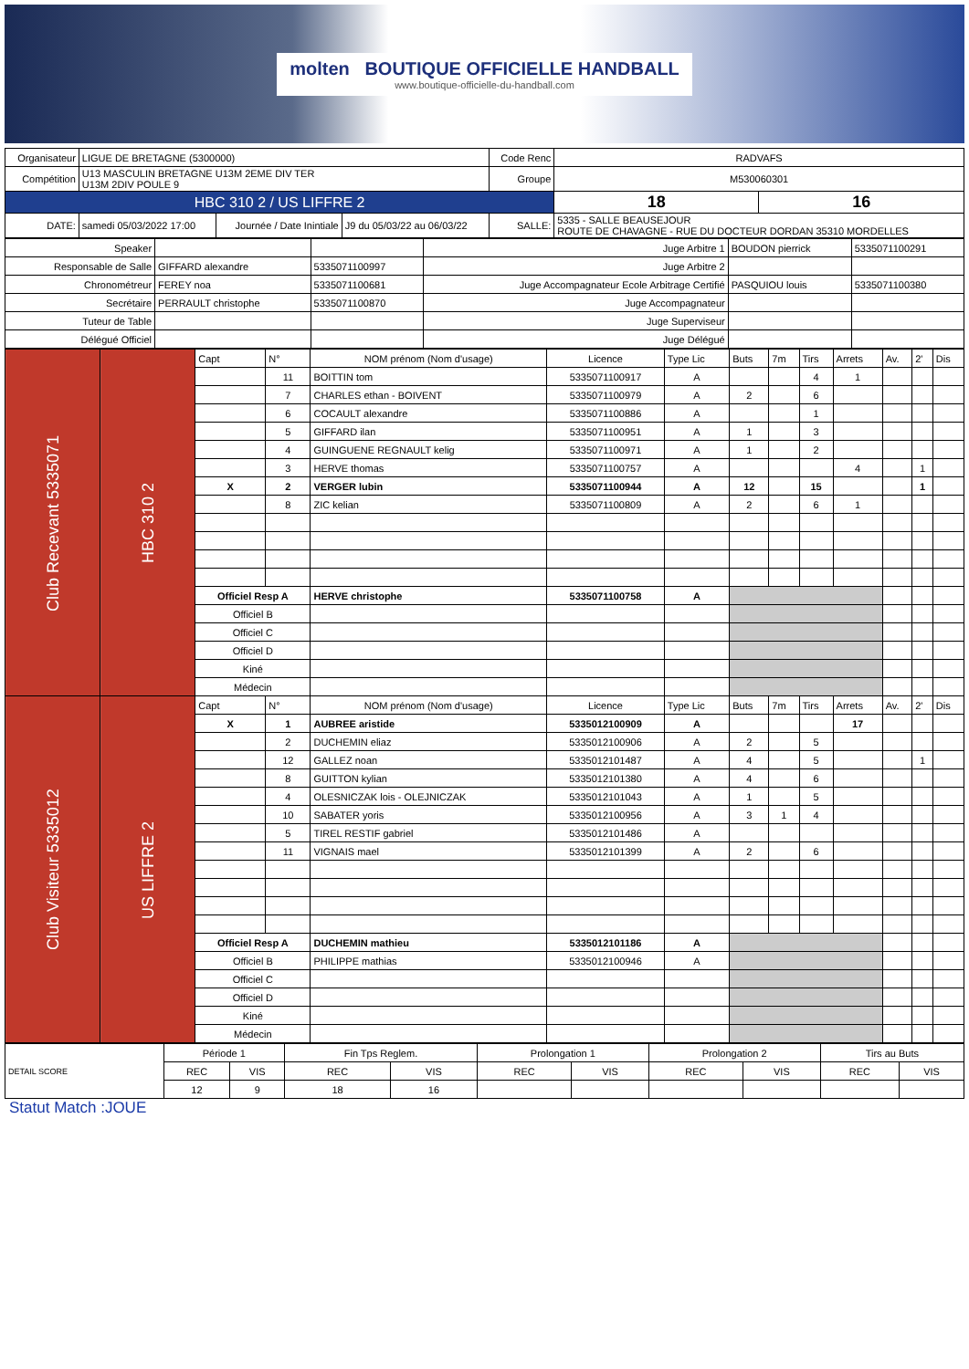molten BOUTIQUE OFFICIELLE HANDBALL
www.boutique-officielle-du-handball.com
| Organisateur | LIGUE DE BRETAGNE (5300000) | | | Code Renc | RADVAFS | |
| Compétition | U13 MASCULIN BRETAGNE U13M 2EME DIV TER U13M 2DIV POULE 9 | | | Groupe | M530060301 | |
| HBC 310 2 / US LIFFRE 2 | | | | | 18 | 16 |
| DATE: | samedi 05/03/2022 17:00 | Journée / Date Inintiale | J9 du 05/03/22 au 06/03/22 | SALLE: | 5335 - SALLE BEAUSEJOUR ROUTE DE CHAVAGNE - RUE DU DOCTEUR DORDAN 35310 MORDELLES | |
| Speaker | | | Juge Arbitre 1 | BOUDON pierrick | 5335071100291 |
| Responsable de Salle | GIFFARD alexandre | 5335071100997 | Juge Arbitre 2 | | |
| Chronométreur | FEREY noa | 5335071100681 | Juge Accompagnateur Ecole Arbitrage Certifié | PASQUIOU louis | 5335071100380 |
| Secrétaire | PERRAULT christophe | 5335071100870 | Juge Accompagnateur | | |
| Tuteur de Table | | | Juge Superviseur | | |
| Délégué Officiel | | | Juge Délégué | | |
| Club Recevant 5335071 | HBC 310 2 | Capt | N° | NOM prénom (Nom d'usage) | Licence | Type Lic | Buts | 7m | Tirs | Arrets | Av. | 2' | Dis |
| | | | 11 | BOITTIN tom | 5335071100917 | A | | | 4 | 1 | | | |
| | | | 7 | CHARLES ethan - BOIVENT | 5335071100979 | A | 2 | | 6 | | | | |
| | | | 6 | COCAULT alexandre | 5335071100886 | A | | | 1 | | | | |
| | | | 5 | GIFFARD ilan | 5335071100951 | A | 1 | | 3 | | | | |
| | | | 4 | GUINGUENE REGNAULT kelig | 5335071100971 | A | 1 | | 2 | | | | |
| | | | 3 | HERVE thomas | 5335071100757 | A | | | | 4 | | 1 | |
| | | X | 2 | VERGER lubin | 5335071100944 | A | 12 | | 15 | | | 1 | |
| | | | 8 | ZIC kelian | 5335071100809 | A | 2 | | 6 | 1 | | | |
| | | Officiel Resp A | | HERVE christophe | 5335071100758 | A | | | | | | | |
| | | Officiel B | | | | | | | | | | | |
| | | Officiel C | | | | | | | | | | | |
| | | Officiel D | | | | | | | | | | | |
| | | Kiné | | | | | | | | | | | |
| | | Médecin | | | | | | | | | | | |
| Club Visiteur 5335012 | US LIFFRE 2 | Capt | N° | NOM prénom (Nom d'usage) | Licence | Type Lic | Buts | 7m | Tirs | Arrets | Av. | 2' | Dis |
| | | X | 1 | AUBREE aristide | 5335012100909 | A | | | | 17 | | | |
| | | | 2 | DUCHEMIN eliaz | 5335012100906 | A | 2 | | 5 | | | | |
| | | | 12 | GALLEZ noan | 5335012101487 | A | 4 | | 5 | | | 1 | |
| | | | 8 | GUITTON kylian | 5335012101380 | A | 4 | | 6 | | | | |
| | | | 4 | OLESNICZAK lois - OLEJNICZAK | 5335012101043 | A | 1 | | 5 | | | | |
| | | | 10 | SABATER yoris | 5335012100956 | A | 3 | 1 | 4 | | | | |
| | | | 5 | TIREL RESTIF gabriel | 5335012101486 | A | | | | | | | |
| | | | 11 | VIGNAIS mael | 5335012101399 | A | 2 | | 6 | | | | |
| | | Officiel Resp A | | DUCHEMIN mathieu | 5335012101186 | A | | | | | | | |
| | | Officiel B | | PHILIPPE mathias | 5335012100946 | A | | | | | | | |
| | | Officiel C | | | | | | | | | | | |
| | | Officiel D | | | | | | | | | | | |
| | | Kiné | | | | | | | | | | | |
| | | Médecin | | | | | | | | | | | |
| DETAIL SCORE | Période 1 | | Fin Tps Reglem. | | Prolongation 1 | | Prolongation 2 | | Tirs au Buts | |
| | REC | VIS | REC | VIS | REC | VIS | REC | VIS | REC | VIS |
| | 12 | 9 | 18 | 16 | | | | | | |
Statut Match :JOUE